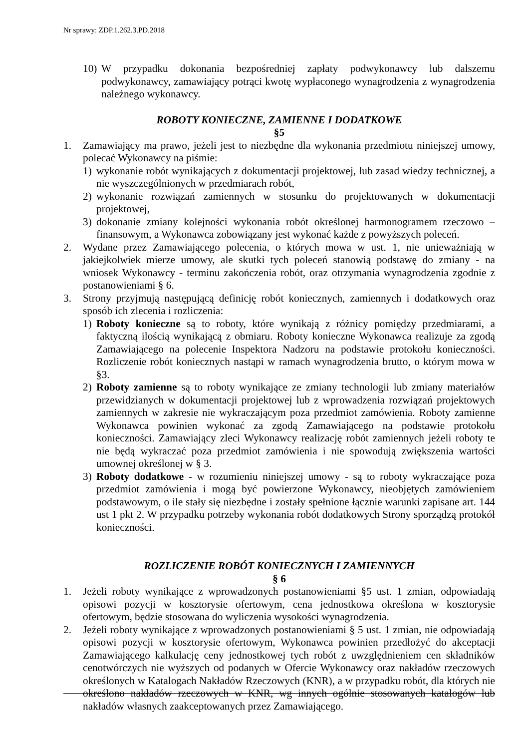Nr sprawy: ZDP.1.262.3.PD.2018
10) W przypadku dokonania bezpośredniej zapłaty podwykonawcy lub dalszemu podwykonawcy, zamawiający potrąci kwotę wypłaconego wynagrodzenia z wynagrodzenia należnego wykonawcy.
ROBOTY KONIECZNE, ZAMIENNE I DODATKOWE
§5
1. Zamawiający ma prawo, jeżeli jest to niezbędne dla wykonania przedmiotu niniejszej umowy, polecać Wykonawcy na piśmie:
1) wykonanie robót wynikających z dokumentacji projektowej, lub zasad wiedzy technicznej, a nie wyszczególnionych w przedmiarach robót,
2) wykonanie rozwiązań zamiennych w stosunku do projektowanych w dokumentacji projektowej,
3) dokonanie zmiany kolejności wykonania robót określonej harmonogramem rzeczowo – finansowym, a Wykonawca zobowiązany jest wykonać każde z powyższych poleceń.
2. Wydane przez Zamawiającego polecenia, o których mowa w ust. 1, nie unieważniają w jakiejkolwiek mierze umowy, ale skutki tych poleceń stanowią podstawę do zmiany - na wniosek Wykonawcy - terminu zakończenia robót, oraz otrzymania wynagrodzenia zgodnie z postanowieniami § 6.
3. Strony przyjmują następującą definicję robót koniecznych, zamiennych i dodatkowych oraz sposób ich zlecenia i rozliczenia:
1) Roboty konieczne są to roboty, które wynikają z różnicy pomiędzy przedmiarami, a faktyczną ilością wynikającą z obmiaru. Roboty konieczne Wykonawca realizuje za zgodą Zamawiającego na polecenie Inspektora Nadzoru na podstawie protokołu konieczności. Rozliczenie robót koniecznych nastąpi w ramach wynagrodzenia brutto, o którym mowa w §3.
2) Roboty zamienne są to roboty wynikające ze zmiany technologii lub zmiany materiałów przewidzianych w dokumentacji projektowej lub z wprowadzenia rozwiązań projektowych zamiennych w zakresie nie wykraczającym poza przedmiot zamówienia. Roboty zamienne Wykonawca powinien wykonać za zgodą Zamawiającego na podstawie protokołu konieczności. Zamawiający zleci Wykonawcy realizację robót zamiennych jeżeli roboty te nie będą wykraczać poza przedmiot zamówienia i nie spowodują zwiększenia wartości umownej określonej w § 3.
3) Roboty dodatkowe - w rozumieniu niniejszej umowy - są to roboty wykraczające poza przedmiot zamówienia i mogą być powierzone Wykonawcy, nieobjętych zamówieniem podstawowym, o ile stały się niezbędne i zostały spełnione łącznie warunki zapisane art. 144 ust 1 pkt 2. W przypadku potrzeby wykonania robót dodatkowych Strony sporządzą protokół konieczności.
ROZLICZENIE ROBÓT KONIECZNYCH I ZAMIENNYCH
§ 6
1. Jeżeli roboty wynikające z wprowadzonych postanowieniami §5 ust. 1 zmian, odpowiadają opisowi pozycji w kosztorysie ofertowym, cena jednostkowa określona w kosztorysie ofertowym, będzie stosowana do wyliczenia wysokości wynagrodzenia.
2. Jeżeli roboty wynikające z wprowadzonych postanowieniami § 5 ust. 1 zmian, nie odpowiadają opisowi pozycji w kosztorysie ofertowym, Wykonawca powinien przedłożyć do akceptacji Zamawiającego kalkulację ceny jednostkowej tych robót z uwzględnieniem cen składników cenotwórczych nie wyższych od podanych w Ofercie Wykonawcy oraz nakładów rzeczowych określonych w Katalogach Nakładów Rzeczowych (KNR), a w przypadku robót, dla których nie określono nakładów rzeczowych w KNR, wg innych ogólnie stosowanych katalogów lub nakładów własnych zaakceptowanych przez Zamawiającego.